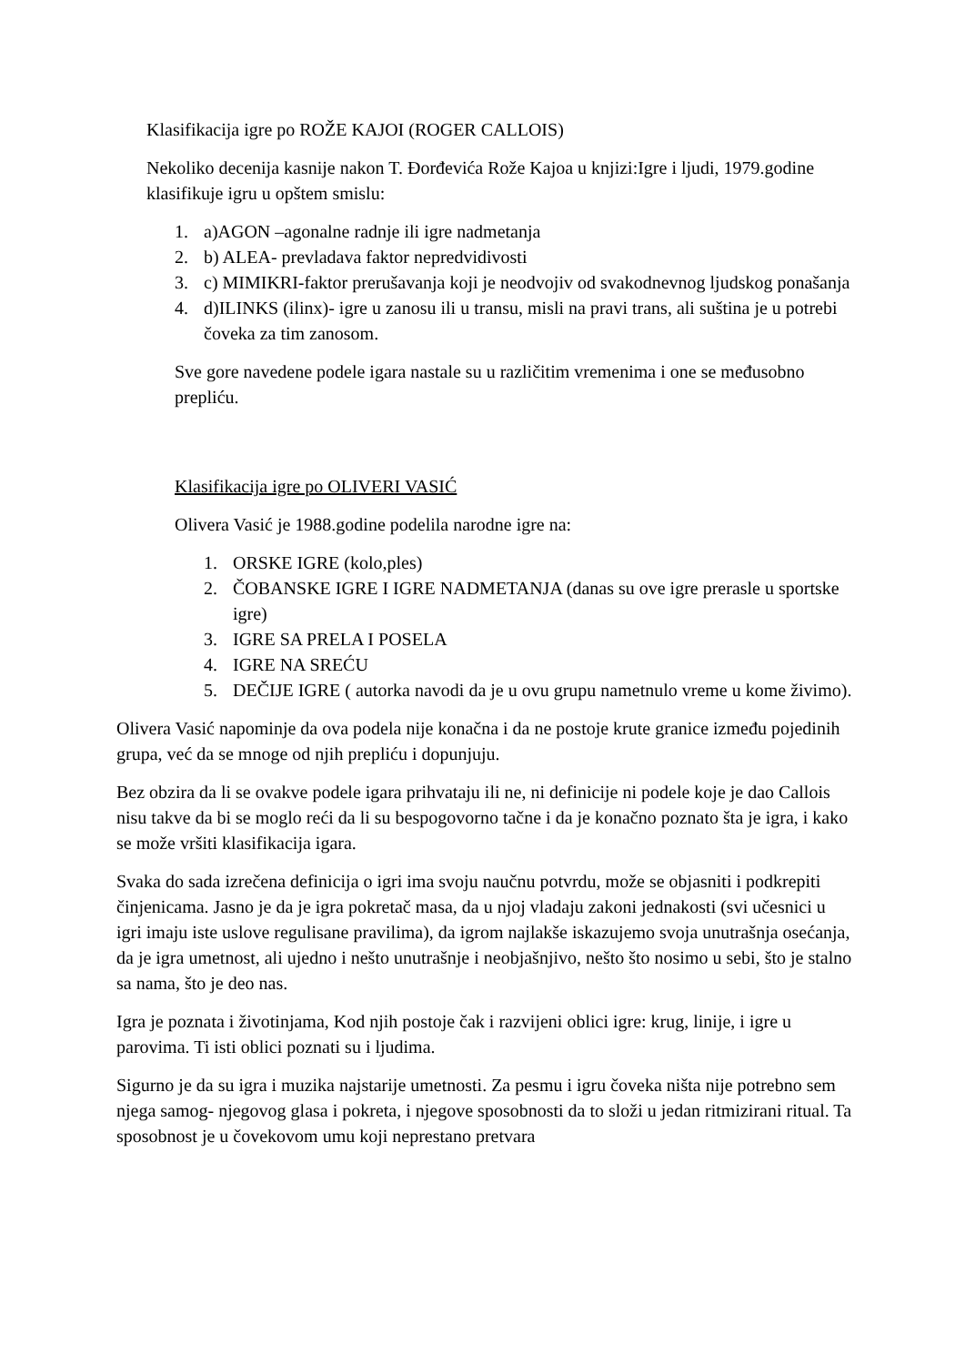Klasifikacija igre po ROŽE KAJOI (ROGER CALLOIS)
Nekoliko decenija kasnije nakon T. Đorđevića Rože Kajoa u knjizi:Igre i ljudi, 1979.godine klasifikuje igru u opštem smislu:
1. a)AGON –agonalne radnje ili igre nadmetanja
2. b) ALEA- prevladava faktor nepredvidivosti
3. c) MIMIKRI-faktor prerušavanja koji je neodvojiv od svakodnevnog ljudskog ponašanja
4. d)ILINKS (ilinx)- igre u zanosu ili u transu, misli na pravi trans, ali suština je u potrebi čoveka za tim zanosom.
Sve gore navedene podele igara nastale su u različitim vremenima i one se međusobno prepliću.
Klasifikacija igre po OLIVERI VASIĆ
Olivera Vasić je 1988.godine podelila narodne igre na:
1. ORSKE IGRE (kolo,ples)
2. ČOBANSKE IGRE I IGRE NADMETANJA (danas su ove igre prerasle u sportske igre)
3. IGRE SA PRELA I POSELA
4. IGRE NA SREĆU
5. DEČIJE IGRE ( autorka navodi da je u ovu grupu nametnulo vreme u kome živimo).
Olivera Vasić napominje da ova podela nije konačna i da ne postoje krute granice između pojedinih grupa, već da se mnoge od njih prepliću i dopunjuju.
Bez obzira da li se ovakve podele igara prihvataju ili ne, ni definicije ni podele koje je dao Callois nisu takve da bi se moglo reći da li su bespogovorno tačne i da je konačno poznato šta je igra, i kako se može vršiti klasifikacija igara.
Svaka do sada izrečena definicija o igri ima svoju naučnu potvrdu, može se objasniti i podkrepiti činjenicama. Jasno je da je igra pokretač masa, da u njoj vladaju zakoni jednakosti (svi učesnici u igri imaju iste uslove regulisane pravilima), da igrom najlakše iskazujemo svoja unutrašnja osećanja, da je igra umetnost, ali ujedno i nešto unutrašnje i neobjašnjivo, nešto što nosimo u sebi, što je stalno sa nama, što je deo nas.
Igra je poznata i životinjama, Kod njih postoje čak i razvijeni oblici igre: krug, linije, i igre u parovima. Ti isti oblici poznati su i ljudima.
Sigurno je da su igra i muzika najstarije umetnosti. Za pesmu i igru čoveka ništa nije potrebno sem njega samog- njegovog glasa i pokreta, i njegove sposobnosti da to složi u jedan ritmizirani ritual. Ta sposobnost je u čovekovom umu koji neprestano pretvara